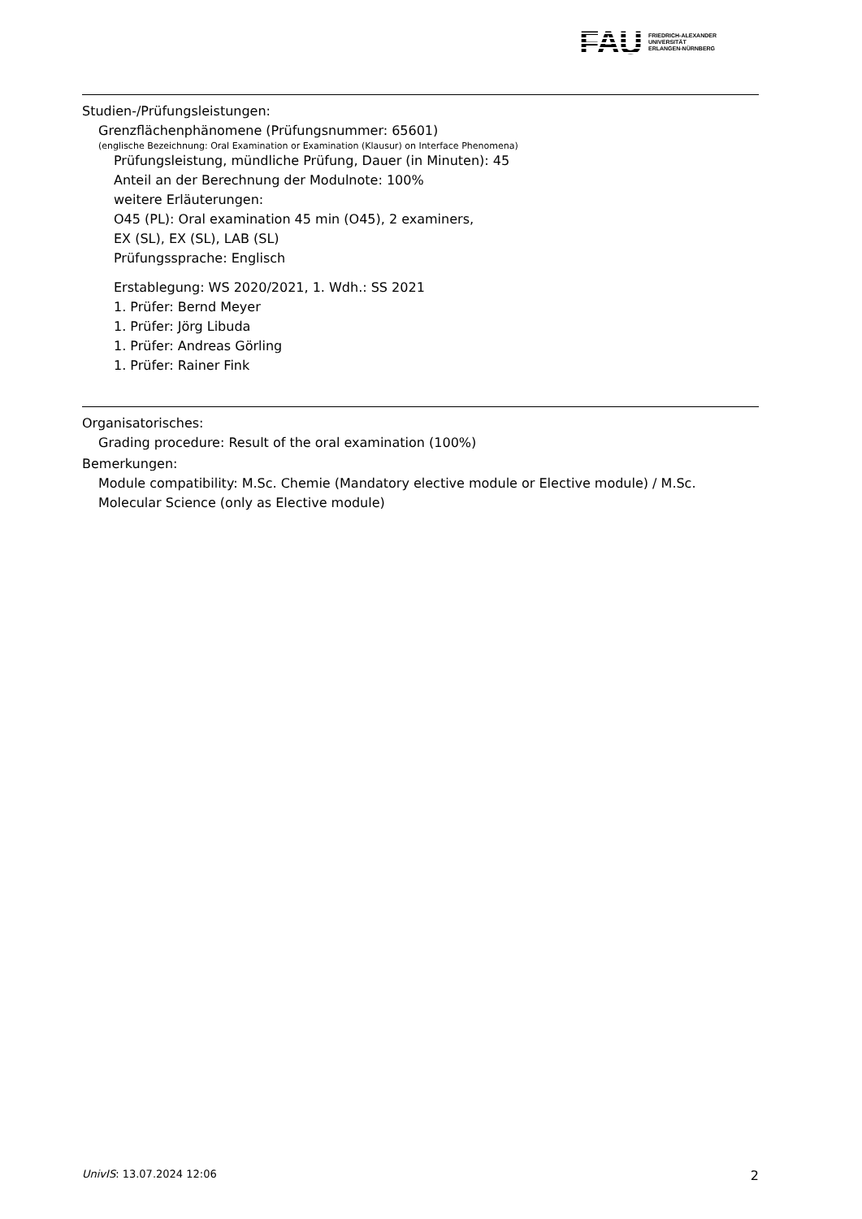FAU
FRIEDRICH-ALEXANDER
UNIVERSITÄT
ERLANGEN-NÜRNBERG
Studien-/Prüfungsleistungen:
Grenzflächenphänomene (Prüfungsnummer: 65601)
(englische Bezeichnung: Oral Examination or Examination (Klausur) on Interface Phenomena)
Prüfungsleistung, mündliche Prüfung, Dauer (in Minuten): 45
Anteil an der Berechnung der Modulnote: 100%
weitere Erläuterungen:
O45 (PL): Oral examination 45 min (O45), 2 examiners,
EX (SL), EX (SL), LAB (SL)
Prüfungssprache: Englisch
Erstablegung: WS 2020/2021, 1. Wdh.: SS 2021
1. Prüfer: Bernd Meyer
1. Prüfer: Jörg Libuda
1. Prüfer: Andreas Görling
1. Prüfer: Rainer Fink
Organisatorisches:
Grading procedure: Result of the oral examination (100%)
Bemerkungen:
Module compatibility: M.Sc. Chemie (Mandatory elective module or Elective module) / M.Sc. Molecular Science (only as Elective module)
UnivIS: 13.07.2024 12:06 2